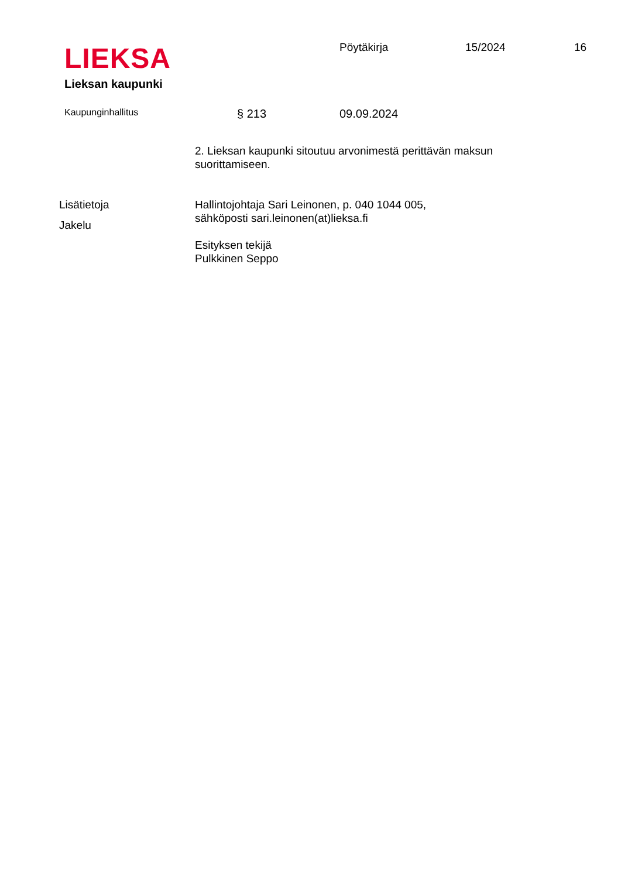LIEKSA
Lieksan kaupunki
Pöytäkirja 15/2024 16
Kaupunginhallitus
§ 213 09.09.2024
2. Lieksan kaupunki sitoutuu arvonimestä perittävän maksun suorittamiseen.
Lisätietoja Hallintojohtaja Sari Leinonen, p. 040 1044 005,
sähköposti sari.leinonen(at)lieksa.fi
Jakelu
Esityksen tekijä
Pulkkinen Seppo